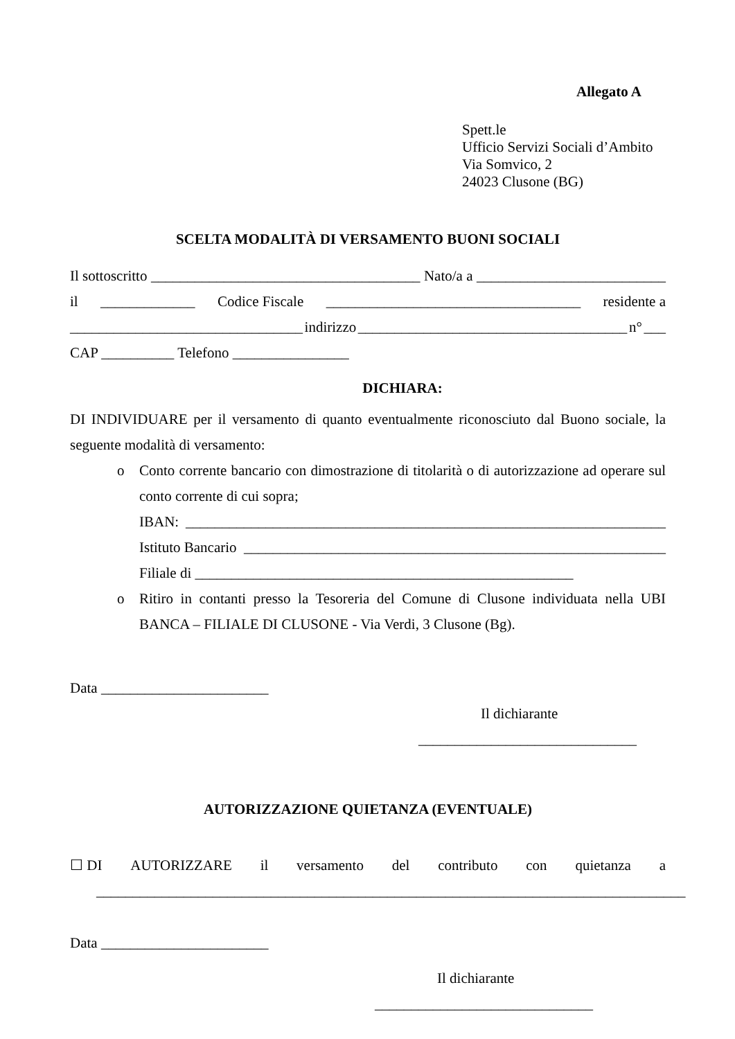Allegato A
Spett.le
Ufficio Servizi Sociali d’Ambito
Via Somvico, 2
24023 Clusone (BG)
SCELTA MODALITÀ DI VERSAMENTO BUONI SOCIALI
Il sottoscritto _____________________________________ Nato/a a __________________________
il _____________ Codice Fiscale ___________________________________ residente a
________________________________ indirizzo _____________________________________ n° ___
CAP __________ Telefono ________________
DICHIARA:
DI INDIVIDUARE per il versamento di quanto eventualmente riconosciuto dal Buono sociale, la seguente modalità di versamento:
o Conto corrente bancario con dimostrazione di titolarità o di autorizzazione ad operare sul conto corrente di cui sopra;
IBAN: __________________________________________________________________
Istituto Bancario __________________________________________________________
Filiale di ____________________________________________________
o Ritiro in contanti presso la Tesoreria del Comune di Clusone individuata nella UBI BANCA – FILIALE DI CLUSONE - Via Verdi, 3 Clusone (Bg).
Data _______________________
Il dichiarante
______________________________
AUTORIZZAZIONE QUIETANZA (EVENTUALE)
☐ DI AUTORIZZARE il versamento del contributo con quietanza a
_________________________________________________________________________________
Data _______________________
Il dichiarante
______________________________